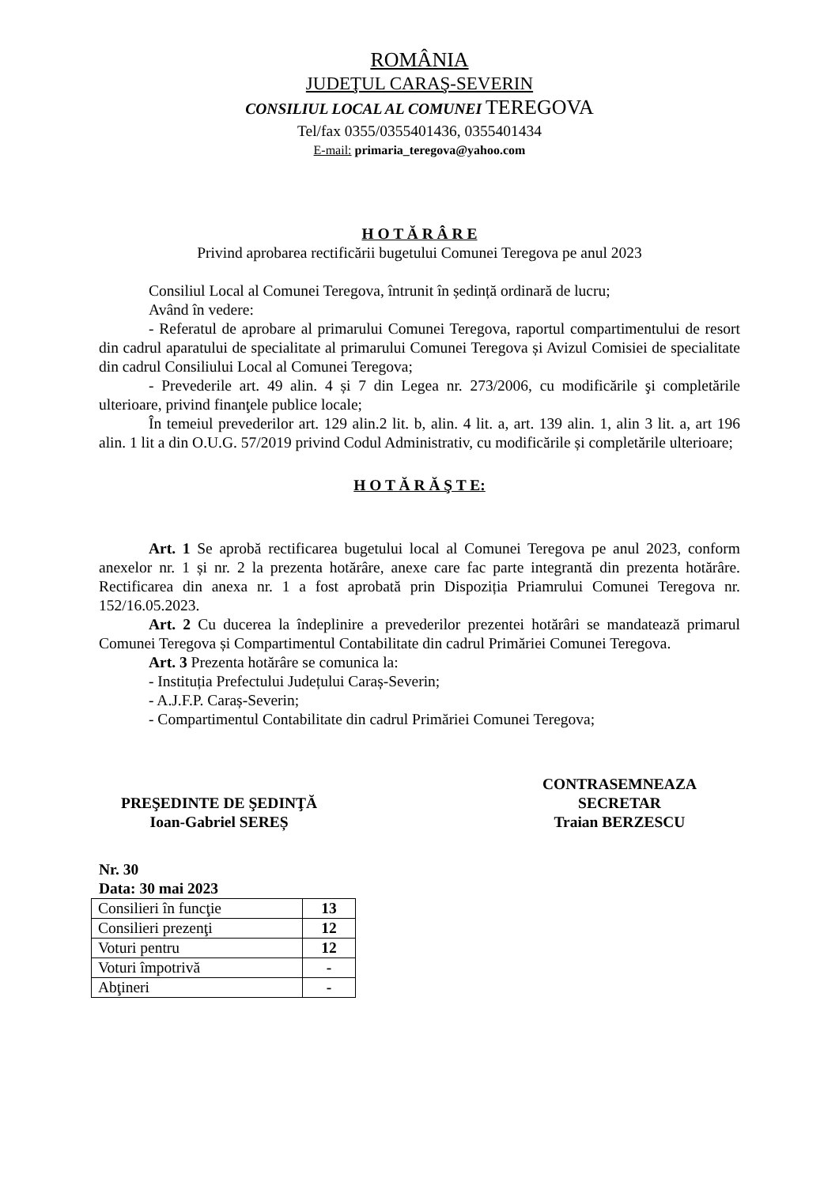ROMÂNIA
JUDEŢUL CARAŞ-SEVERIN
CONSILIUL LOCAL AL COMUNEI TEREGOVA
Tel/fax 0355/0355401436, 0355401434
E-mail: primaria_teregova@yahoo.com
H O T Ă R Â R E
Privind aprobarea rectificării bugetului Comunei Teregova pe anul 2023
Consiliul Local al Comunei Teregova, întrunit în ședință ordinară de lucru;
Având în vedere:
- Referatul de aprobare al primarului Comunei Teregova, raportul compartimentului de resort din cadrul aparatului de specialitate al primarului Comunei Teregova și Avizul Comisiei de specialitate din cadrul Consiliului Local al Comunei Teregova;
- Prevederile art. 49 alin. 4 și 7 din Legea nr. 273/2006, cu modificările şi completările ulterioare, privind finanţele publice locale;
În temeiul prevederilor art. 129 alin.2 lit. b, alin. 4 lit. a, art. 139 alin. 1, alin 3 lit. a, art 196 alin. 1 lit a din O.U.G. 57/2019 privind Codul Administrativ, cu modificările și completările ulterioare;
H O T Ă R Ă Ş T E:
Art. 1 Se aprobă rectificarea bugetului local al Comunei Teregova pe anul 2023, conform anexelor nr. 1 și nr. 2 la prezenta hotărâre, anexe care fac parte integrantă din prezenta hotărâre. Rectificarea din anexa nr. 1 a fost aprobată prin Dispoziția Priamrului Comunei Teregova nr. 152/16.05.2023.
Art. 2 Cu ducerea la îndeplinire a prevederilor prezentei hotărâri se mandatează primarul Comunei Teregova și Compartimentul Contabilitate din cadrul Primăriei Comunei Teregova.
Art. 3 Prezenta hotărâre se comunica la:
- Instituția Prefectului Județului Caraș-Severin;
- A.J.F.P. Caraș-Severin;
- Compartimentul Contabilitate din cadrul Primăriei Comunei Teregova;
PREŞEDINTE DE ŞEDINŢĂ
Ioan-Gabriel SEREȘ
CONTRASEMNEAZA
SECRETAR
Traian BERZESCU
Nr. 30
Data: 30 mai 2023
| Consilieri în funcţie | 13 |
| Consilieri prezenţi | 12 |
| Voturi pentru | 12 |
| Voturi împotrivă | - |
| Abţineri | - |